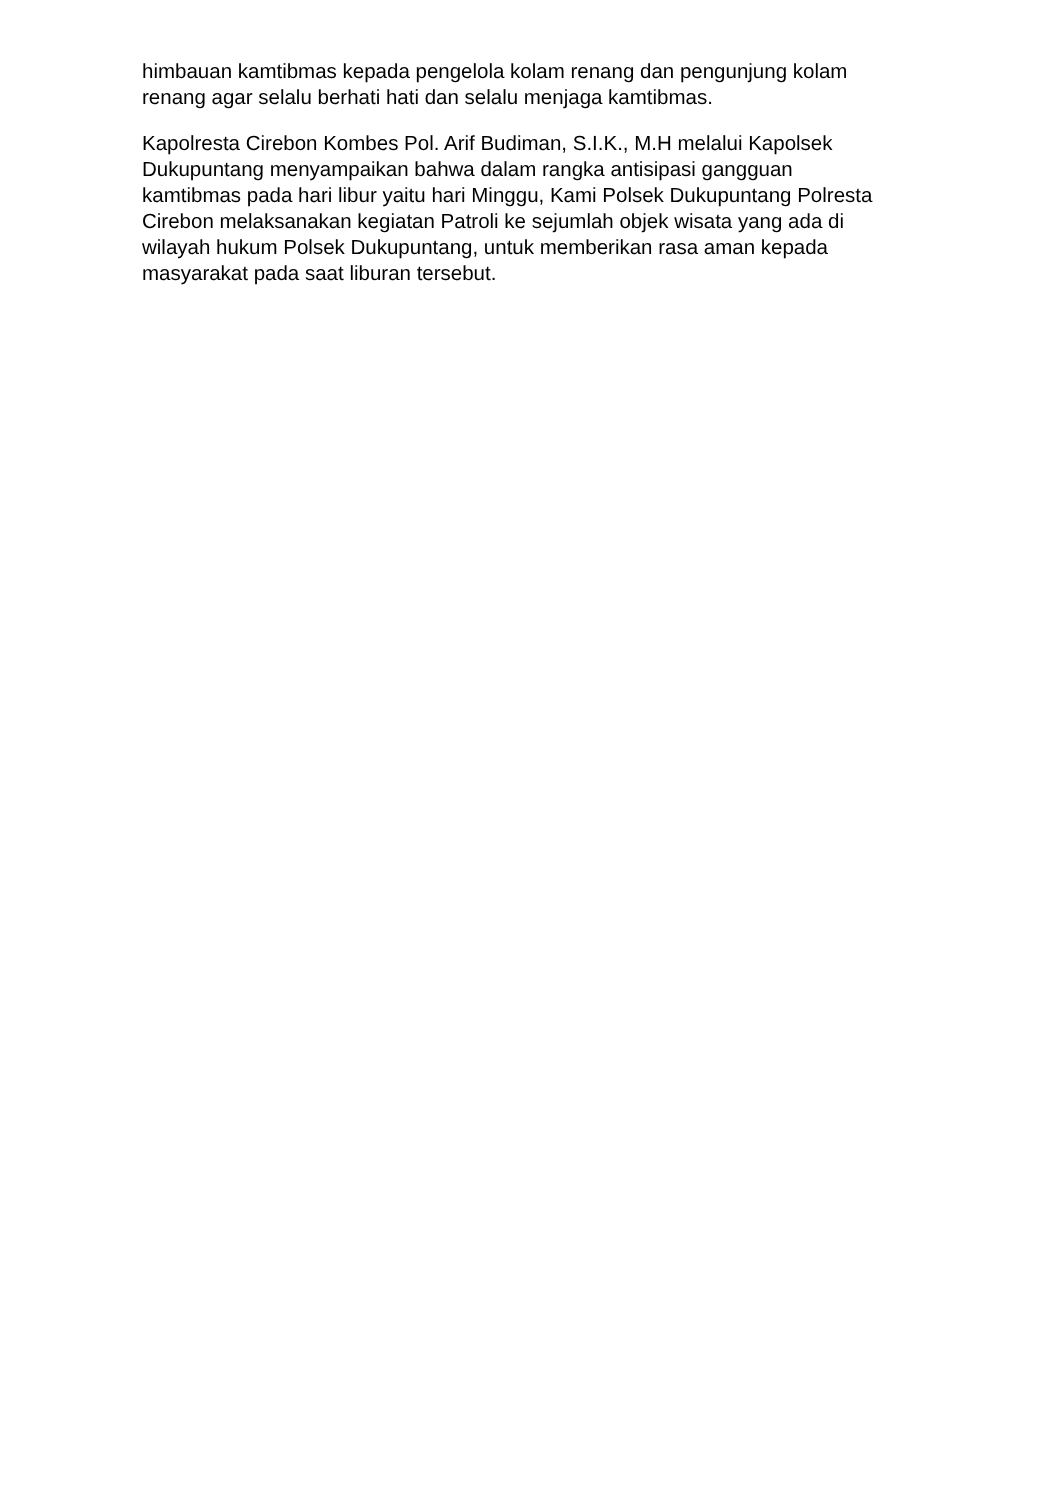himbauan kamtibmas kepada pengelola kolam renang dan pengunjung kolam
renang agar selalu berhati hati dan selalu menjaga kamtibmas.
Kapolresta Cirebon Kombes Pol. Arif Budiman, S.I.K., M.H melalui Kapolsek
Dukupuntang menyampaikan bahwa dalam rangka antisipasi gangguan
kamtibmas pada hari libur yaitu hari Minggu, Kami Polsek Dukupuntang Polresta
Cirebon melaksanakan kegiatan Patroli ke sejumlah objek wisata yang ada di
wilayah hukum Polsek Dukupuntang, untuk memberikan rasa aman kepada
masyarakat pada saat liburan tersebut.